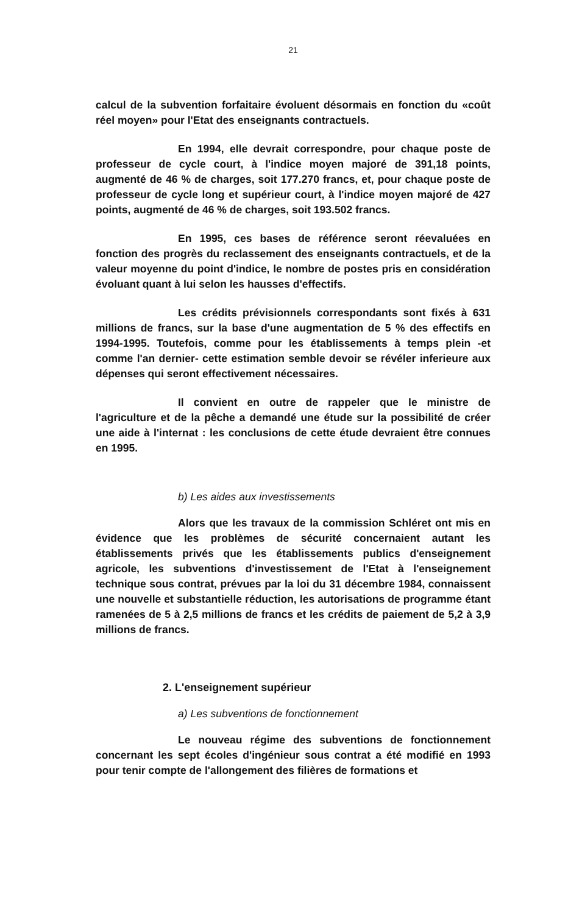21
calcul de la subvention forfaitaire évoluent désormais en fonction du «coût réel moyen» pour l'Etat des enseignants contractuels.
En 1994, elle devrait correspondre, pour chaque poste de professeur de cycle court, à l'indice moyen majoré de 391,18 points, augmenté de 46 % de charges, soit 177.270 francs, et, pour chaque poste de professeur de cycle long et supérieur court, à l'indice moyen majoré de 427 points, augmenté de 46 % de charges, soit 193.502 francs.
En 1995, ces bases de référence seront réevaluées en fonction des progrès du reclassement des enseignants contractuels, et de la valeur moyenne du point d'indice, le nombre de postes pris en considération évoluant quant à lui selon les hausses d'effectifs.
Les crédits prévisionnels correspondants sont fixés à 631 millions de francs, sur la base d'une augmentation de 5 % des effectifs en 1994-1995. Toutefois, comme pour les établissements à temps plein -et comme l'an dernier- cette estimation semble devoir se révéler inferieure aux dépenses qui seront effectivement nécessaires.
Il convient en outre de rappeler que le ministre de l'agriculture et de la pêche a demandé une étude sur la possibilité de créer une aide à l'internat : les conclusions de cette étude devraient être connues en 1995.
b) Les aides aux investissements
Alors que les travaux de la commission Schléret ont mis en évidence que les problèmes de sécurité concernaient autant les établissements privés que les établissements publics d'enseignement agricole, les subventions d'investissement de l'Etat à l'enseignement technique sous contrat, prévues par la loi du 31 décembre 1984, connaissent une nouvelle et substantielle réduction, les autorisations de programme étant ramenées de 5 à 2,5 millions de francs et les crédits de paiement de 5,2 à 3,9 millions de francs.
2. L'enseignement supérieur
a) Les subventions de fonctionnement
Le nouveau régime des subventions de fonctionnement concernant les sept écoles d'ingénieur sous contrat a été modifié en 1993 pour tenir compte de l'allongement des filières de formations et